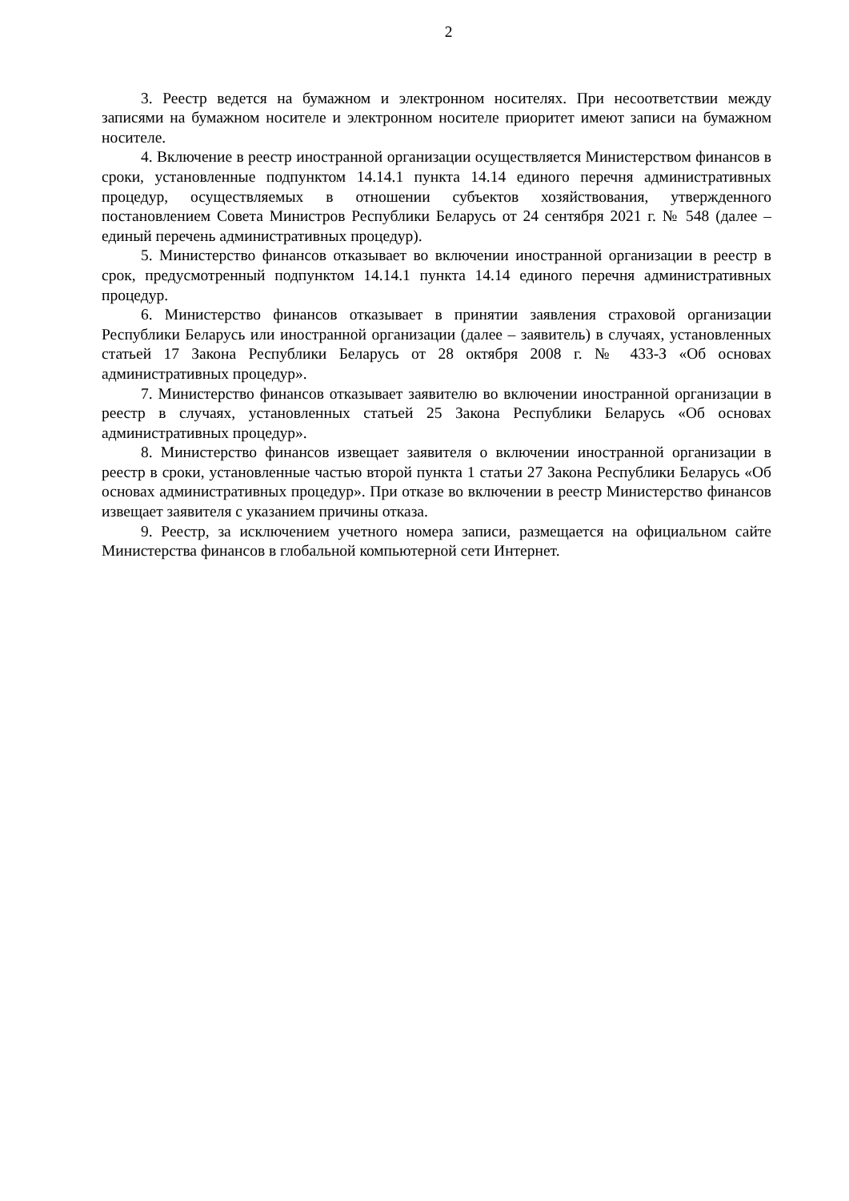2
3. Реестр ведется на бумажном и электронном носителях. При несоответствии между записями на бумажном носителе и электронном носителе приоритет имеют записи на бумажном носителе.
4. Включение в реестр иностранной организации осуществляется Министерством финансов в сроки, установленные подпунктом 14.14.1 пункта 14.14 единого перечня административных процедур, осуществляемых в отношении субъектов хозяйствования, утвержденного постановлением Совета Министров Республики Беларусь от 24 сентября 2021 г. № 548 (далее – единый перечень административных процедур).
5. Министерство финансов отказывает во включении иностранной организации в реестр в срок, предусмотренный подпунктом 14.14.1 пункта 14.14 единого перечня административных процедур.
6. Министерство финансов отказывает в принятии заявления страховой организации Республики Беларусь или иностранной организации (далее – заявитель) в случаях, установленных статьей 17 Закона Республики Беларусь от 28 октября 2008 г. № 433-З «Об основах административных процедур».
7. Министерство финансов отказывает заявителю во включении иностранной организации в реестр в случаях, установленных статьей 25 Закона Республики Беларусь «Об основах административных процедур».
8. Министерство финансов извещает заявителя о включении иностранной организации в реестр в сроки, установленные частью второй пункта 1 статьи 27 Закона Республики Беларусь «Об основах административных процедур». При отказе во включении в реестр Министерство финансов извещает заявителя с указанием причины отказа.
9. Реестр, за исключением учетного номера записи, размещается на официальном сайте Министерства финансов в глобальной компьютерной сети Интернет.